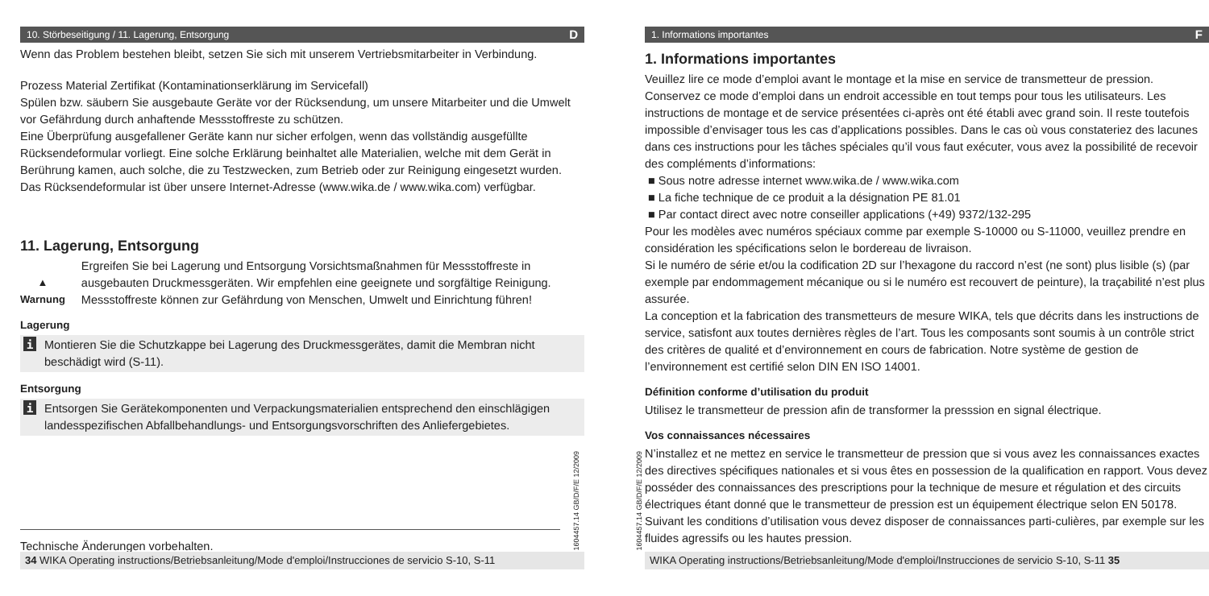10. Störbeseitigung / 11. Lagerung, Entsorgung D
Wenn das Problem bestehen bleibt, setzen Sie sich mit unserem Vertriebsmitarbeiter in Verbindung.
Prozess Material Zertifikat (Kontaminationserklärung im Servicefall)
Spülen bzw. säubern Sie ausgebaute Geräte vor der Rücksendung, um unsere Mitarbeiter und die Umwelt vor Gefährdung durch anhaftende Messstoffreste zu schützen.
Eine Überprüfung ausgefallener Geräte kann nur sicher erfolgen, wenn das vollständig ausgefüllte Rücksendeformular vorliegt. Eine solche Erklärung beinhaltet alle Materialien, welche mit dem Gerät in Berührung kamen, auch solche, die zu Testzwecken, zum Betrieb oder zur Reinigung eingesetzt wurden. Das Rücksendeformular ist über unsere Internet-Adresse (www.wika.de / www.wika.com) verfügbar.
11. Lagerung, Entsorgung
▲
Warnung
Ergreifen Sie bei Lagerung und Entsorgung Vorsichtsmaßnahmen für Messstoffreste in ausgebauten Druckmessgeräten. Wir empfehlen eine geeignete und sorgfältige Reinigung. Messstoffreste können zur Gefährdung von Menschen, Umwelt und Einrichtung führen!
Lagerung
i
Montieren Sie die Schutzkappe bei Lagerung des Druckmessgerätes, damit die Membran nicht beschädigt wird (S-11).
Entsorgung
i
Entsorgen Sie Gerätekomponenten und Verpackungsmaterialien entsprechend den einschlägigen landesspezifischen Abfallbehandlungs- und Entsorgungsvorschriften des Anliefergebietes.
Technische Änderungen vorbehalten.
34 WIKA Operating instructions/Betriebsanleitung/Mode d'emploi/Instrucciones de servicio S-10, S-11
1604457.14 GB/D/F/E 12/2009
1. Informations importantes F
1. Informations importantes
Veuillez lire ce mode d’emploi avant le montage et la mise en service de transmetteur de pression. Conservez ce mode d’emploi dans un endroit accessible en tout temps pour tous les utilisateurs. Les instructions de montage et de service présentées ci-après ont été établi avec grand soin. Il reste toutefois impossible d’envisager tous les cas d’applications possibles. Dans le cas où vous constateriez des lacunes dans ces instructions pour les tâches spéciales qu’il vous faut exécuter, vous avez la possibilité de recevoir des compléments d’informations:
■ Sous notre adresse internet www.wika.de / www.wika.com
■ La fiche technique de ce produit a la désignation PE 81.01
■ Par contact direct avec notre conseiller applications (+49) 9372/132-295
Pour les modèles avec numéros spéciaux comme par exemple S-10000 ou S-11000, veuillez prendre en considération les spécifications selon le bordereau de livraison.
Si le numéro de série et/ou la codification 2D sur l’hexagone du raccord n’est (ne sont) plus lisible (s) (par exemple par endommagement mécanique ou si le numéro est recouvert de peinture), la traçabilité n’est plus assurée.
La conception et la fabrication des transmetteurs de mesure WIKA, tels que décrits dans les instructions de service, satisfont aux toutes dernières règles de l’art. Tous les composants sont soumis à un contrôle strict des critères de qualité et d’environnement en cours de fabrication. Notre système de gestion de l’environnement est certifié selon DIN EN ISO 14001.
Définition conforme d’utilisation du produit
Utilisez le transmetteur de pression afin de transformer la presssion en signal électrique.
Vos connaissances nécessaires
N’installez et ne mettez en service le transmetteur de pression que si vous avez les connaissances exactes des directives spécifiques nationales et si vous êtes en possession de la qualification en rapport. Vous devez posséder des connaissances des prescriptions pour la technique de mesure et régulation et des circuits électriques étant donné que le transmetteur de pression est un équipement électrique selon EN 50178. Suivant les conditions d’utilisation vous devez disposer de connaissances parti-culières, par exemple sur les fluides agressifs ou les hautes pression.
WIKA Operating instructions/Betriebsanleitung/Mode d'emploi/Instrucciones de servicio S-10, S-11 35
1604457.14 GB/D/F/E 12/2009